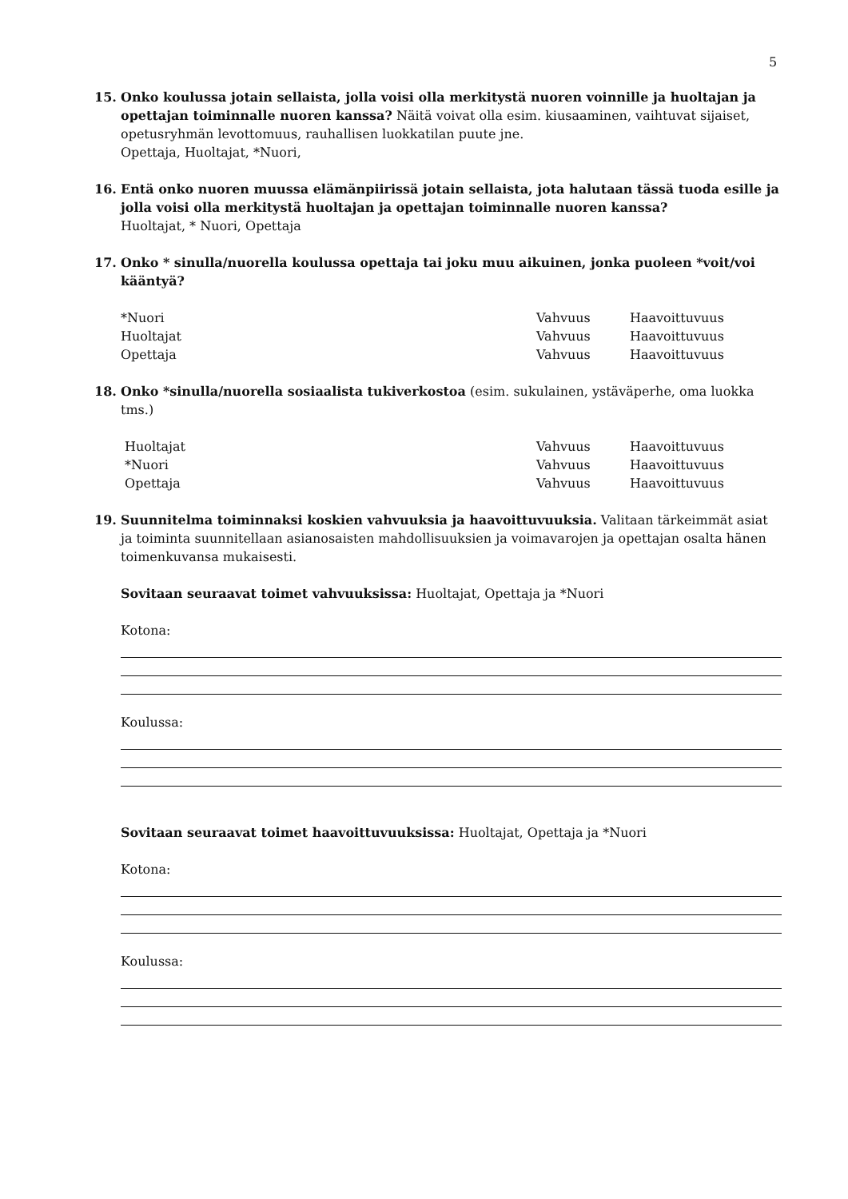5
15. Onko koulussa jotain sellaista, jolla voisi olla merkitystä nuoren voinnille ja huoltajan ja opettajan toiminnalle nuoren kanssa? Näitä voivat olla esim. kiusaaminen, vaihtuvat sijaiset, opetusryhmän levottomuus, rauhallisen luokkatilan puute jne.
Opettaja, Huoltajat, *Nuori,
16. Entä onko nuoren muussa elämänpiirissä jotain sellaista, jota halutaan tässä tuoda esille ja jolla voisi olla merkitystä huoltajan ja opettajan toiminnalle nuoren kanssa?
Huoltajat, * Nuori, Opettaja
17. Onko * sinulla/nuorella koulussa opettaja tai joku muu aikuinen, jonka puoleen *voit/voi kääntyä?
*Nuori Vahvuus Haavoittuvuus
Huoltajat Vahvuus Haavoittuvuus
Opettaja Vahvuus Haavoittuvuus
18. Onko *sinulla/nuorella sosiaalista tukiverkostoa (esim. sukulainen, ystäväperhe, oma luokka tms.)
Huoltajat Vahvuus Haavoittuvuus
*Nuori Vahvuus Haavoittuvuus
Opettaja Vahvuus Haavoittuvuus
19. Suunnitelma toiminnaksi koskien vahvuuksia ja haavoittuvuuksia. Valitaan tärkeimmät asiat ja toiminta suunnitellaan asianosaisten mahdollisuuksien ja voimavarojen ja opettajan osalta hänen toimenkuvansa mukaisesti.
Sovitaan seuraavat toimet vahvuuksissa: Huoltajat, Opettaja ja *Nuori
Kotona:
Koulussa:
Sovitaan seuraavat toimet haavoittuvuuksissa: Huoltajat, Opettaja ja *Nuori
Kotona:
Koulussa: